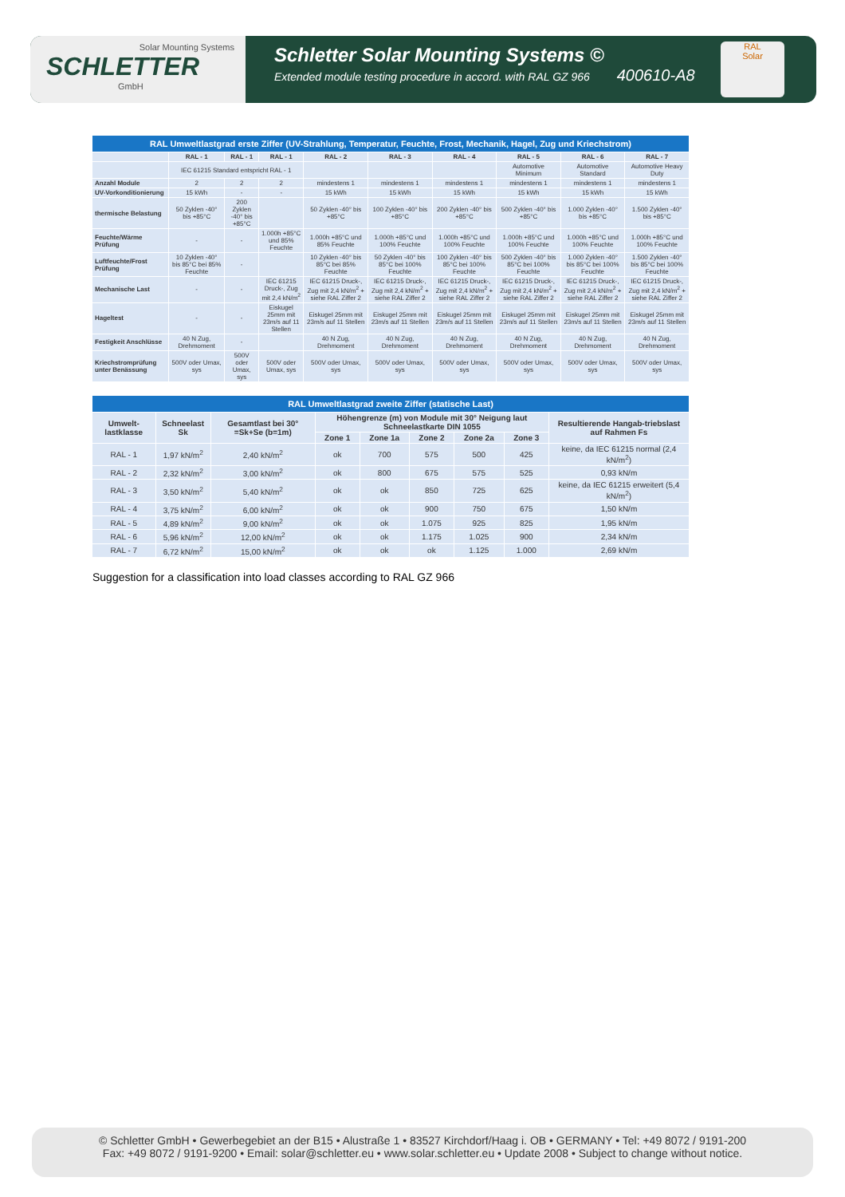Solar Mounting Systems
SCHLETTER
GmbH
Schletter Solar Mounting Systems ©
Extended module testing procedure in accord. with RAL GZ 966 400610-A8
RAL
Solar
| RAL Umweltlastgrad erste Ziffer (UV-Strahlung, Temperatur, Feuchte, Frost, Mechanik, Hagel, Zug und Kriechstrom) | | | | | | | | | |
| --- | --- | --- | --- | --- | --- | --- | --- | --- | --- |
| | RAL - 1 | RAL - 1 | RAL - 1 | RAL - 2 | RAL - 3 | RAL - 4 | RAL - 5 | RAL - 6 | RAL - 7 |
| | IEC 61215 Standard entspricht RAL - 1 | | | | | | Automotive Minimum | Automotive Standard | Automotive Heavy Duty |
| Anzahl Module | 2 | 2 | 2 | mindestens 1 | mindestens 1 | mindestens 1 | mindestens 1 | mindestens 1 | mindestens 1 |
| UV-Vorkonditionierung | 15 kWh | - | - | 15 kWh | 15 kWh | 15 kWh | 15 kWh | 15 kWh | 15 kWh |
| thermische Belastung | 50 Zyklen -40° bis +85°C | 200 Zyklen -40° bis +85°C | | 50 Zyklen -40° bis +85°C | 100 Zyklen -40° bis +85°C | 200 Zyklen -40° bis +85°C | 500 Zyklen -40° bis +85°C | 1.000 Zyklen -40° bis +85°C | 1.500 Zyklen -40° bis +85°C |
| Feuchte/Wärme Prüfung | - | - | 1.000h +85°C und 85% Feuchte | 1.000h +85°C und 85% Feuchte | 1.000h +85°C und 100% Feuchte | 1.000h +85°C und 100% Feuchte | 1.000h +85°C und 100% Feuchte | 1.000h +85°C und 100% Feuchte | 1.000h +85°C und 100% Feuchte |
| Luftfeuchte/Frost Prüfung | 10 Zyklen -40° bis 85°C bei 85% Feuchte | - | | 10 Zyklen -40° bis 85°C bei 85% Feuchte | 50 Zyklen -40° bis 85°C bei 100% Feuchte | 100 Zyklen -40° bis 85°C bei 100% Feuchte | 500 Zyklen -40° bis 85°C bei 100% Feuchte | 1.000 Zyklen -40° bis 85°C bei 100% Feuchte | 1.500 Zyklen -40° bis 85°C bei 100% Feuchte |
| Mechanische Last | - | - | IEC 61215 Druck-, Zug mit 2,4 kN/m<sup>2</sup> | IEC 61215 Druck-, Zug mit 2,4 kN/m<sup>2</sup> + siehe RAL Ziffer 2 | IEC 61215 Druck-, Zug mit 2,4 kN/m<sup>2</sup> + siehe RAL Ziffer 2 | IEC 61215 Druck-, Zug mit 2,4 kN/m<sup>2</sup> + siehe RAL Ziffer 2 | IEC 61215 Druck-, Zug mit 2,4 kN/m<sup>2</sup> + siehe RAL Ziffer 2 | IEC 61215 Druck-, Zug mit 2,4 kN/m<sup>2</sup> + siehe RAL Ziffer 2 | IEC 61215 Druck-, Zug mit 2,4 kN/m<sup>2</sup> + siehe RAL Ziffer 2 |
| Hageltest | - | - | Eiskugel 25mm mit 23m/s auf 11 Stellen | Eiskugel 25mm mit 23m/s auf 11 Stellen | Eiskugel 25mm mit 23m/s auf 11 Stellen | Eiskugel 25mm mit 23m/s auf 11 Stellen | Eiskugel 25mm mit 23m/s auf 11 Stellen | Eiskugel 25mm mit 23m/s auf 11 Stellen | Eiskugel 25mm mit 23m/s auf 11 Stellen |
| Festigkeit Anschlüsse | 40 N Zug, Drehmoment | - | | 40 N Zug, Drehmoment | 40 N Zug, Drehmoment | 40 N Zug, Drehmoment | 40 N Zug, Drehmoment | 40 N Zug, Drehmoment | 40 N Zug, Drehmoment |
| Kriechstromprüfung unter Benässung | 500V oder Umax, sys | 500V oder Umax, sys | 500V oder Umax, sys | 500V oder Umax, sys | 500V oder Umax, sys | 500V oder Umax, sys | 500V oder Umax, sys | 500V oder Umax, sys | 500V oder Umax, sys |
| RAL Umweltlastgrad zweite Ziffer (statische Last) | | | | | | | | |
| --- | --- | --- | --- | --- | --- | --- | --- | --- |
| Umwelt-lastklasse | Schneelast Sk | Gesamtlast bei 30° =Sk+Se (b=1m) | Höhengrenze (m) von Module mit 30° Neigung laut Schneelastkarte DIN 1055 | | | | | Resultierende Hangab-triebslast auf Rahmen Fs |
| | | | Zone 1 | Zone 1a | Zone 2 | Zone 2a | Zone 3 | |
| RAL - 1 | 1,97 kN/m<sup>2</sup> | 2,40 kN/m<sup>2</sup> | ok | 700 | 575 | 500 | 425 | keine, da IEC 61215 normal (2,4 kN/m<sup>2</sup>) |
| RAL - 2 | 2,32 kN/m<sup>2</sup> | 3,00 kN/m<sup>2</sup> | ok | 800 | 675 | 575 | 525 | 0,93 kN/m |
| RAL - 3 | 3,50 kN/m<sup>2</sup> | 5,40 kN/m<sup>2</sup> | ok | ok | 850 | 725 | 625 | keine, da IEC 61215 erweitert (5,4 kN/m<sup>2</sup>) |
| RAL - 4 | 3,75 kN/m<sup>2</sup> | 6,00 kN/m<sup>2</sup> | ok | ok | 900 | 750 | 675 | 1,50 kN/m |
| RAL - 5 | 4,89 kN/m<sup>2</sup> | 9,00 kN/m<sup>2</sup> | ok | ok | 1.075 | 925 | 825 | 1,95 kN/m |
| RAL - 6 | 5,96 kN/m<sup>2</sup> | 12,00 kN/m<sup>2</sup> | ok | ok | 1.175 | 1.025 | 900 | 2,34 kN/m |
| RAL - 7 | 6,72 kN/m<sup>2</sup> | 15,00 kN/m<sup>2</sup> | ok | ok | ok | 1.125 | 1.000 | 2,69 kN/m |
Suggestion for a classification into load classes according to RAL GZ 966
© Schletter GmbH • Gewerbegebiet an der B15 • Alustraße 1 • 83527 Kirchdorf/Haag i. OB • GERMANY • Tel: +49 8072 / 9191-200
Fax: +49 8072 / 9191-9200 • Email: solar@schletter.eu • www.solar.schletter.eu • Update 2008 • Subject to change without notice.